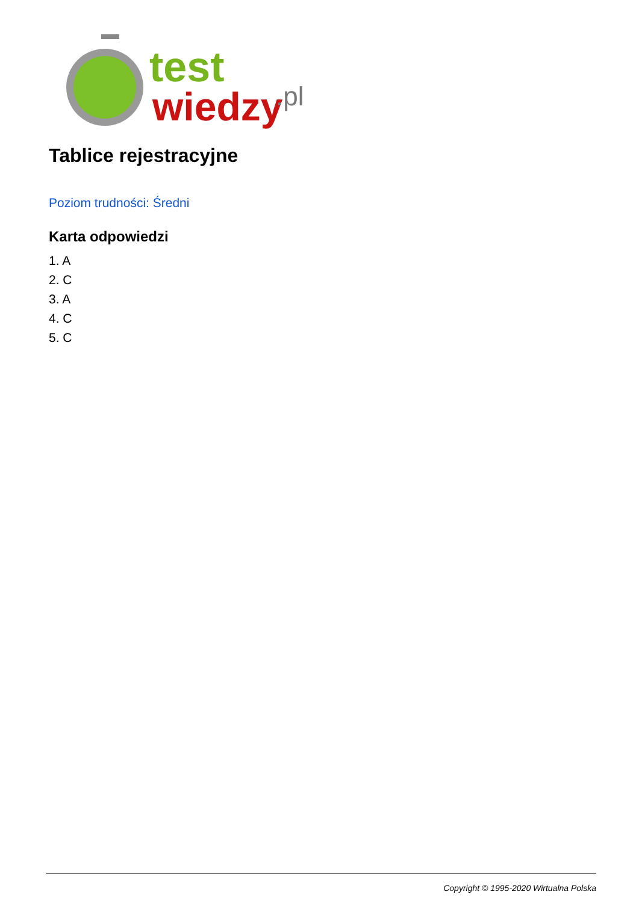test
wiedzy
.pl
Tablice rejestracyjne
Poziom trudności: Średni
Karta odpowiedzi
1. A
2. C
3. A
4. C
5. C
Copyright © 1995-2020 Wirtualna Polska